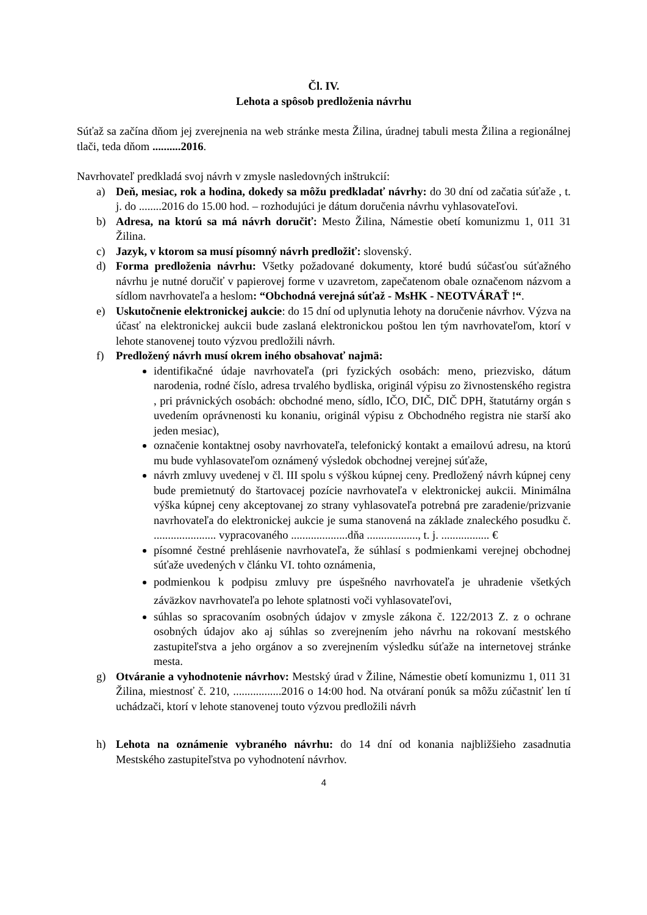Čl. IV.
Lehota a spôsob predloženia návrhu
Súťaž sa začína dňom jej zverejnenia na web stránke mesta Žilina, úradnej tabuli mesta Žilina a regionálnej tlači, teda dňom ..........2016.
Navrhovateľ predkladá svoj návrh v zmysle nasledovných inštrukcií:
a) Deň, mesiac, rok a hodina, dokedy sa môžu predkladať návrhy: do 30 dní od začatia súťaže , t. j. do ........2016 do 15.00 hod. – rozhodujúci je dátum doručenia návrhu vyhlasovateľovi.
b) Adresa, na ktorú sa má návrh doručiť: Mesto Žilina, Námestie obetí komunizmu 1, 011 31 Žilina.
c) Jazyk, v ktorom sa musí písomný návrh predložiť: slovenský.
d) Forma predloženia návrhu: Všetky požadované dokumenty, ktoré budú súčasťou súťažného návrhu je nutné doručiť v papierovej forme v uzavretom, zapečatenom obale označenom názvom a sídlom navrhovateľa a heslom: “Obchodná verejná súťaž - MsHK - NEOTVÁRAŤ !“.
e) Uskutočnenie elektronickej aukcie: do 15 dní od uplynutia lehoty na doručenie návrhov. Výzva na účasť na elektronickej aukcii bude zaslaná elektronickou poštou len tým navrhovateľom, ktorí v lehote stanovenej touto výzvou predložili návrh.
f) Predložený návrh musí okrem iného obsahovať najmä:
identifikačné údaje navrhovateľa (pri fyzických osobách: meno, priezvisko, dátum narodenia, rodné číslo, adresa trvalého bydliska, originál výpisu zo živnostenského registra , pri právnických osobách: obchodné meno, sídlo, IČO, DIČ, DIČ DPH, štatutárny orgán s uvedením oprávnenosti ku konaniu, originál výpisu z Obchodného registra nie starší ako jeden mesiac),
označenie kontaktnej osoby navrhovateľa, telefonický kontakt a emailovú adresu, na ktorú mu bude vyhlasovateľom oznámený výsledok obchodnej verejnej súťaže,
návrh zmluvy uvedenej v čl. III spolu s výškou kúpnej ceny. Predložený návrh kúpnej ceny bude premietnutý do štartovacej pozície navrhovateľa v elektronickej aukcii. Minimálna výška kúpnej ceny akceptovanej zo strany vyhlasovateľa potrebná pre zaradenie/prizvanie navrhovateľa do elektronickej aukcie je suma stanovená na základe znaleckého posudku č. ...................... vypracovaného ....................dňa .................., t. j. ................. €
písomné čestné prehlásenie navrhovateľa, že súhlasí s podmienkami verejnej obchodnej súťaže uvedených v článku VI. tohto oznámenia,
podmienkou k podpisu zmluvy pre úspešného navrhovateľa je uhradenie všetkých záväzkov navrhovateľa po lehote splatnosti voči vyhlasovateľovi,
súhlas so spracovaním osobných údajov v zmysle zákona č. 122/2013 Z. z o ochrane osobných údajov ako aj súhlas so zverejnením jeho návrhu na rokovaní mestského zastupiteľstva a jeho orgánov a so zverejnením výsledku súťaže na internetovej stránke mesta.
g) Otváranie a vyhodnotenie návrhov: Mestský úrad v Žiline, Námestie obetí komunizmu 1, 011 31 Žilina, miestnosť č. 210, .................2016 o 14:00 hod. Na otváraní ponúk sa môžu zúčastniť len tí uchádzači, ktorí v lehote stanovenej touto výzvou predložili návrh
h) Lehota na oznámenie vybraného návrhu: do 14 dní od konania najbližšieho zasadnutia Mestského zastupiteľstva po vyhodnotení návrhov.
4